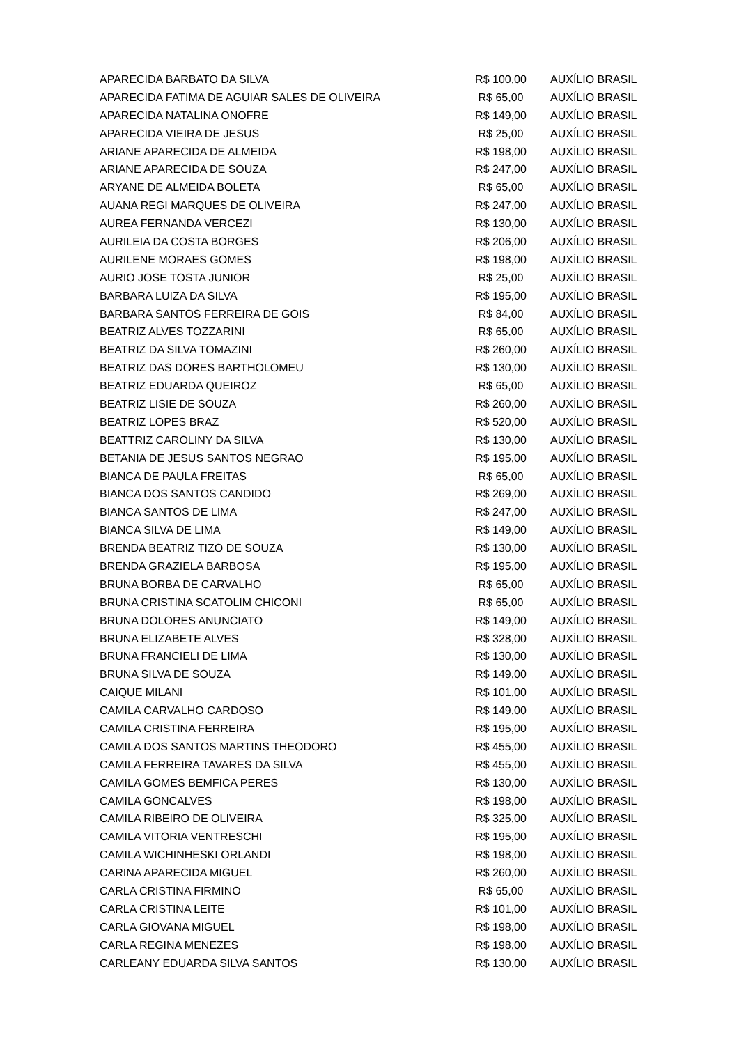| APARECIDA BARBATO DA SILVA | R$ 100,00 | AUXÍLIO BRASIL |
| APARECIDA FATIMA DE AGUIAR SALES DE OLIVEIRA | R$ 65,00 | AUXÍLIO BRASIL |
| APARECIDA NATALINA ONOFRE | R$ 149,00 | AUXÍLIO BRASIL |
| APARECIDA VIEIRA DE JESUS | R$ 25,00 | AUXÍLIO BRASIL |
| ARIANE APARECIDA DE ALMEIDA | R$ 198,00 | AUXÍLIO BRASIL |
| ARIANE APARECIDA DE SOUZA | R$ 247,00 | AUXÍLIO BRASIL |
| ARYANE DE ALMEIDA BOLETA | R$ 65,00 | AUXÍLIO BRASIL |
| AUANA REGI MARQUES DE OLIVEIRA | R$ 247,00 | AUXÍLIO BRASIL |
| AUREA FERNANDA VERCEZI | R$ 130,00 | AUXÍLIO BRASIL |
| AURILEIA DA COSTA BORGES | R$ 206,00 | AUXÍLIO BRASIL |
| AURILENE MORAES GOMES | R$ 198,00 | AUXÍLIO BRASIL |
| AURIO JOSE TOSTA JUNIOR | R$ 25,00 | AUXÍLIO BRASIL |
| BARBARA LUIZA DA SILVA | R$ 195,00 | AUXÍLIO BRASIL |
| BARBARA SANTOS FERREIRA DE GOIS | R$ 84,00 | AUXÍLIO BRASIL |
| BEATRIZ ALVES TOZZARINI | R$ 65,00 | AUXÍLIO BRASIL |
| BEATRIZ DA SILVA TOMAZINI | R$ 260,00 | AUXÍLIO BRASIL |
| BEATRIZ DAS DORES BARTHOLOMEU | R$ 130,00 | AUXÍLIO BRASIL |
| BEATRIZ EDUARDA QUEIROZ | R$ 65,00 | AUXÍLIO BRASIL |
| BEATRIZ LISIE DE SOUZA | R$ 260,00 | AUXÍLIO BRASIL |
| BEATRIZ LOPES BRAZ | R$ 520,00 | AUXÍLIO BRASIL |
| BEATTRIZ CAROLINY DA SILVA | R$ 130,00 | AUXÍLIO BRASIL |
| BETANIA DE JESUS SANTOS NEGRAO | R$ 195,00 | AUXÍLIO BRASIL |
| BIANCA DE PAULA FREITAS | R$ 65,00 | AUXÍLIO BRASIL |
| BIANCA DOS SANTOS CANDIDO | R$ 269,00 | AUXÍLIO BRASIL |
| BIANCA SANTOS DE LIMA | R$ 247,00 | AUXÍLIO BRASIL |
| BIANCA SILVA DE LIMA | R$ 149,00 | AUXÍLIO BRASIL |
| BRENDA BEATRIZ TIZO DE SOUZA | R$ 130,00 | AUXÍLIO BRASIL |
| BRENDA GRAZIELA BARBOSA | R$ 195,00 | AUXÍLIO BRASIL |
| BRUNA BORBA DE CARVALHO | R$ 65,00 | AUXÍLIO BRASIL |
| BRUNA CRISTINA SCATOLIM CHICONI | R$ 65,00 | AUXÍLIO BRASIL |
| BRUNA DOLORES ANUNCIATO | R$ 149,00 | AUXÍLIO BRASIL |
| BRUNA ELIZABETE ALVES | R$ 328,00 | AUXÍLIO BRASIL |
| BRUNA FRANCIELI DE LIMA | R$ 130,00 | AUXÍLIO BRASIL |
| BRUNA SILVA DE SOUZA | R$ 149,00 | AUXÍLIO BRASIL |
| CAIQUE MILANI | R$ 101,00 | AUXÍLIO BRASIL |
| CAMILA CARVALHO CARDOSO | R$ 149,00 | AUXÍLIO BRASIL |
| CAMILA CRISTINA FERREIRA | R$ 195,00 | AUXÍLIO BRASIL |
| CAMILA DOS SANTOS MARTINS THEODORO | R$ 455,00 | AUXÍLIO BRASIL |
| CAMILA FERREIRA TAVARES DA SILVA | R$ 455,00 | AUXÍLIO BRASIL |
| CAMILA GOMES BEMFICA PERES | R$ 130,00 | AUXÍLIO BRASIL |
| CAMILA GONCALVES | R$ 198,00 | AUXÍLIO BRASIL |
| CAMILA RIBEIRO DE OLIVEIRA | R$ 325,00 | AUXÍLIO BRASIL |
| CAMILA VITORIA VENTRESCHI | R$ 195,00 | AUXÍLIO BRASIL |
| CAMILA WICHINHESKI ORLANDI | R$ 198,00 | AUXÍLIO BRASIL |
| CARINA APARECIDA MIGUEL | R$ 260,00 | AUXÍLIO BRASIL |
| CARLA CRISTINA FIRMINO | R$ 65,00 | AUXÍLIO BRASIL |
| CARLA CRISTINA LEITE | R$ 101,00 | AUXÍLIO BRASIL |
| CARLA GIOVANA MIGUEL | R$ 198,00 | AUXÍLIO BRASIL |
| CARLA REGINA MENEZES | R$ 198,00 | AUXÍLIO BRASIL |
| CARLEANY EDUARDA SILVA SANTOS | R$ 130,00 | AUXÍLIO BRASIL |